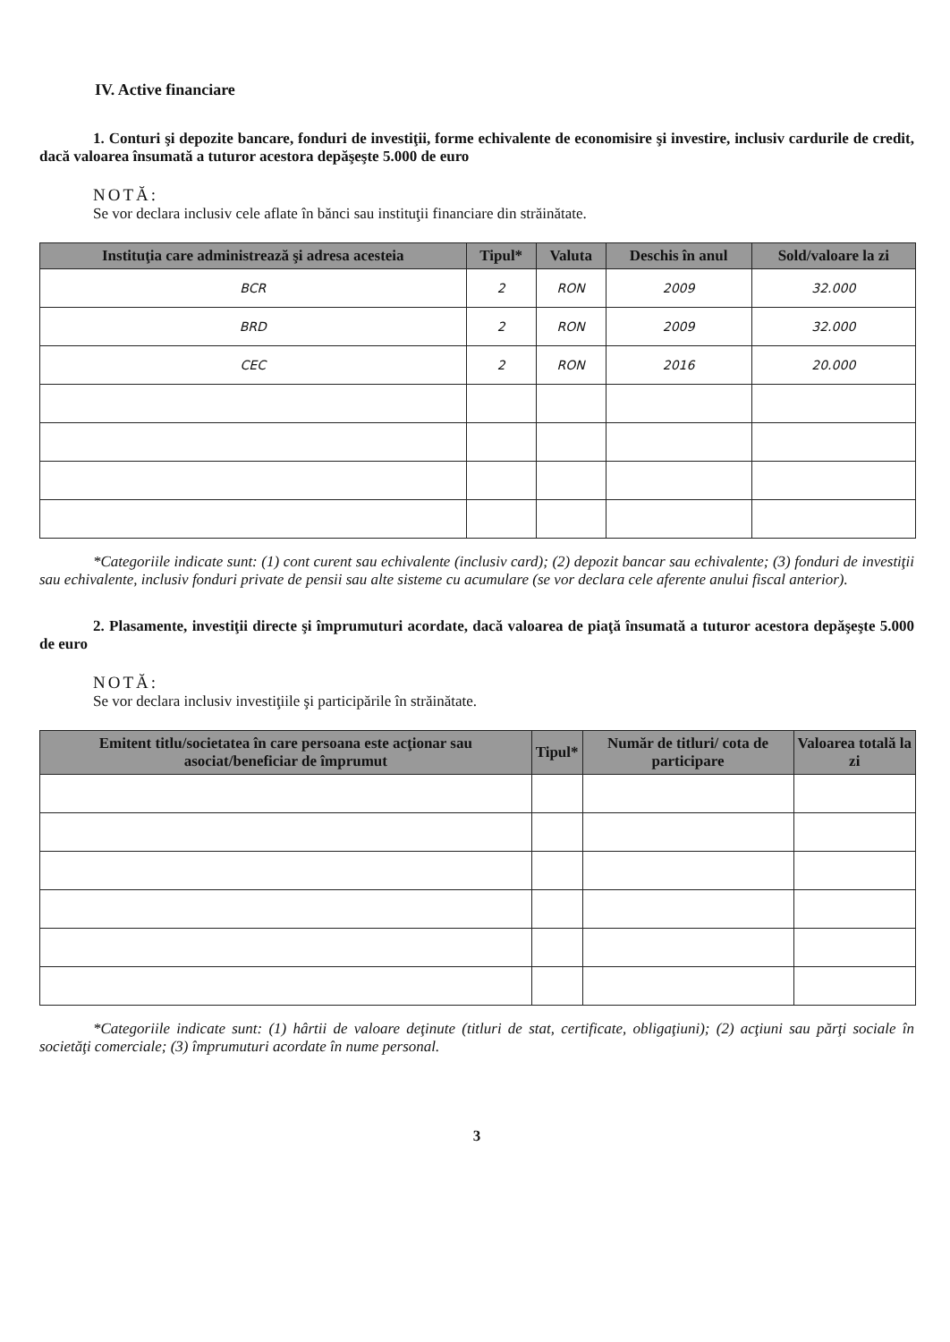IV. Active financiare
1. Conturi şi depozite bancare, fonduri de investiţii, forme echivalente de economisire şi investire, inclusiv cardurile de credit, dacă valoarea însumată a tuturor acestora depăşeşte 5.000 de euro
NOTĂ:
Se vor declara inclusiv cele aflate în bănci sau instituţii financiare din străinătate.
| Instituţia care administrează şi adresa acesteia | Tipul* | Valuta | Deschis în anul | Sold/valoare la zi |
| --- | --- | --- | --- | --- |
| BCR | 2 | RON | 2009 | 32.000 |
| BRD | 2 | RON | 2009 | 32.000 |
| CEC | 2 | RON | 2016 | 20.000 |
*Categoriile indicate sunt: (1) cont curent sau echivalente (inclusiv card); (2) depozit bancar sau echivalente; (3) fonduri de investiţii sau echivalente, inclusiv fonduri private de pensii sau alte sisteme cu acumulare (se vor declara cele aferente anului fiscal anterior).
2. Plasamente, investiţii directe şi împrumuturi acordate, dacă valoarea de piaţă însumată a tuturor acestora depăşeşte 5.000 de euro
NOTĂ:
Se vor declara inclusiv investiţiile şi participările în străinătate.
| Emitent titlu/societatea în care persoana este acţionar sau asociat/beneficiar de împrumut | Tipul* | Număr de titluri/ cota de participare | Valoarea totală la zi |
| --- | --- | --- | --- |
*Categoriile indicate sunt: (1) hârtii de valoare deţinute (titluri de stat, certificate, obligaţiuni); (2) acţiuni sau părţi sociale în societăţi comerciale; (3) împrumuturi acordate în nume personal.
3